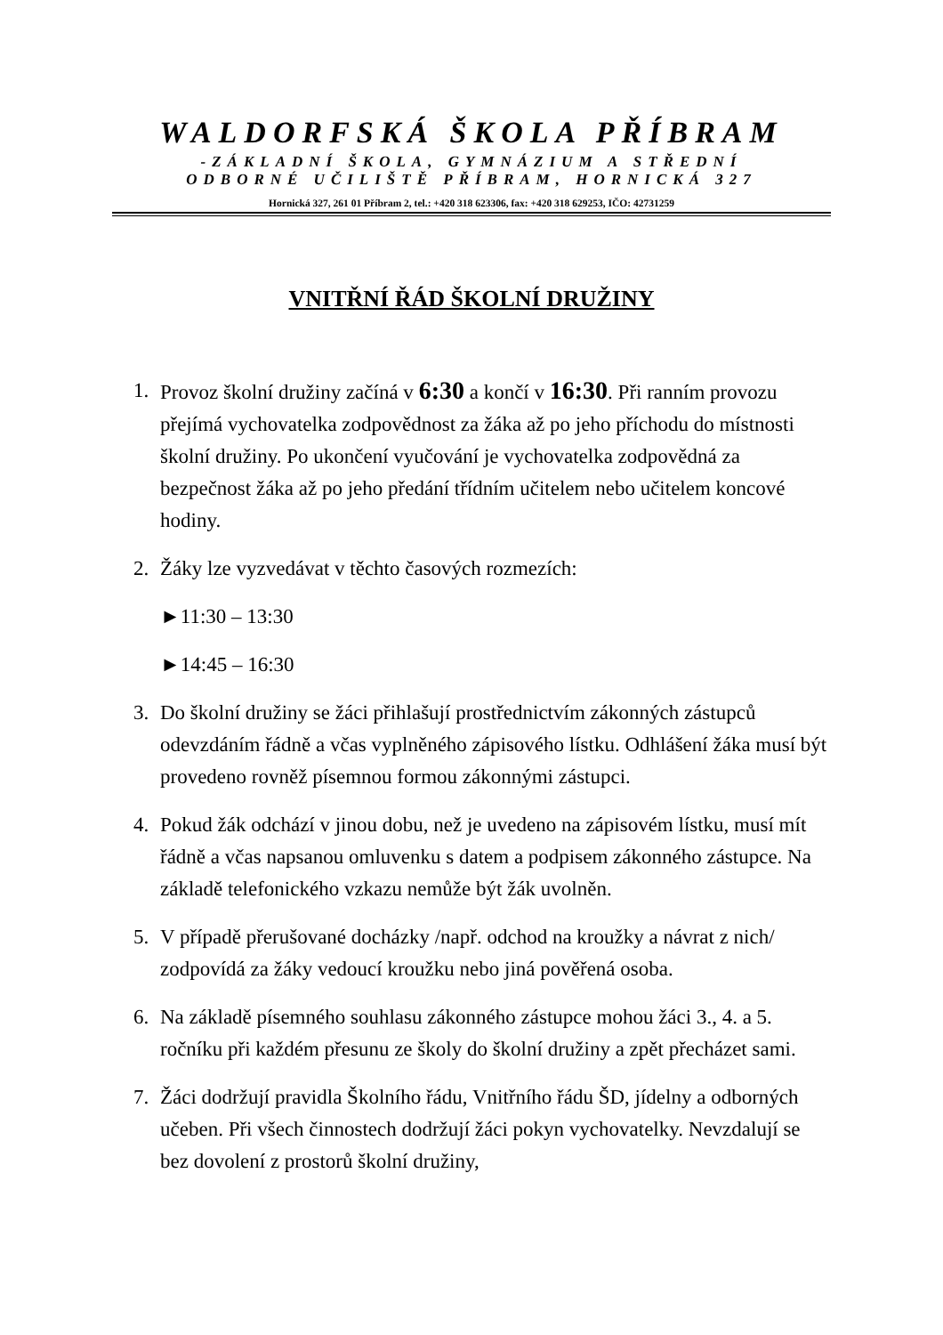WALDORFSKÁ ŠKOLA PŘÍBRAM
-ZÁKLADNÍ ŠKOLA, GYMNÁZIUM A STŘEDNÍ
ODBORNÉ UČILIŠTĚ PŘÍBRAM, HORNICKÁ 327
Hornická 327, 261 01 Příbram 2, tel.: +420 318 623306, fax: +420 318 629253, IČO: 42731259
VNITŘNÍ ŘÁD ŠKOLNÍ DRUŽINY
1. Provoz školní družiny začíná v 6:30 a končí v 16:30. Při ranním provozu přejímá vychovatelka zodpovědnost za žáka až po jeho příchodu do místnosti školní družiny. Po ukončení vyučování je vychovatelka zodpovědná za bezpečnost žáka až po jeho předání třídním učitelem nebo učitelem koncové hodiny.
2. Žáky lze vyzvedávat v těchto časových rozmezích:
►11:30 – 13:30
►14:45 – 16:30
3. Do školní družiny se žáci přihlašují prostřednictvím zákonných zástupců odevzdáním řádně a včas vyplněného zápisového lístku. Odhlášení žáka musí být provedeno rovněž písemnou formou zákonnými zástupci.
4. Pokud žák odchází v jinou dobu, než je uvedeno na zápisovém lístku, musí mít řádně a včas napsanou omluvenku s datem a podpisem zákonného zástupce. Na základě telefonického vzkazu nemůže být žák uvolněn.
5. V případě přerušované docházky /např. odchod na kroužky a návrat z nich/ zodpovídá za žáky vedoucí kroužku nebo jiná pověřená osoba.
6. Na základě písemného souhlasu zákonného zástupce mohou žáci 3., 4. a 5. ročníku při každém přesunu ze školy do školní družiny a zpět přecházet sami.
7. Žáci dodržují pravidla Školního řádu, Vnitřního řádu ŠD, jídelny a odborných učeben. Při všech činnostech dodržují žáci pokyn vychovatelky. Nevzdalují se bez dovolení z prostorů školní družiny,